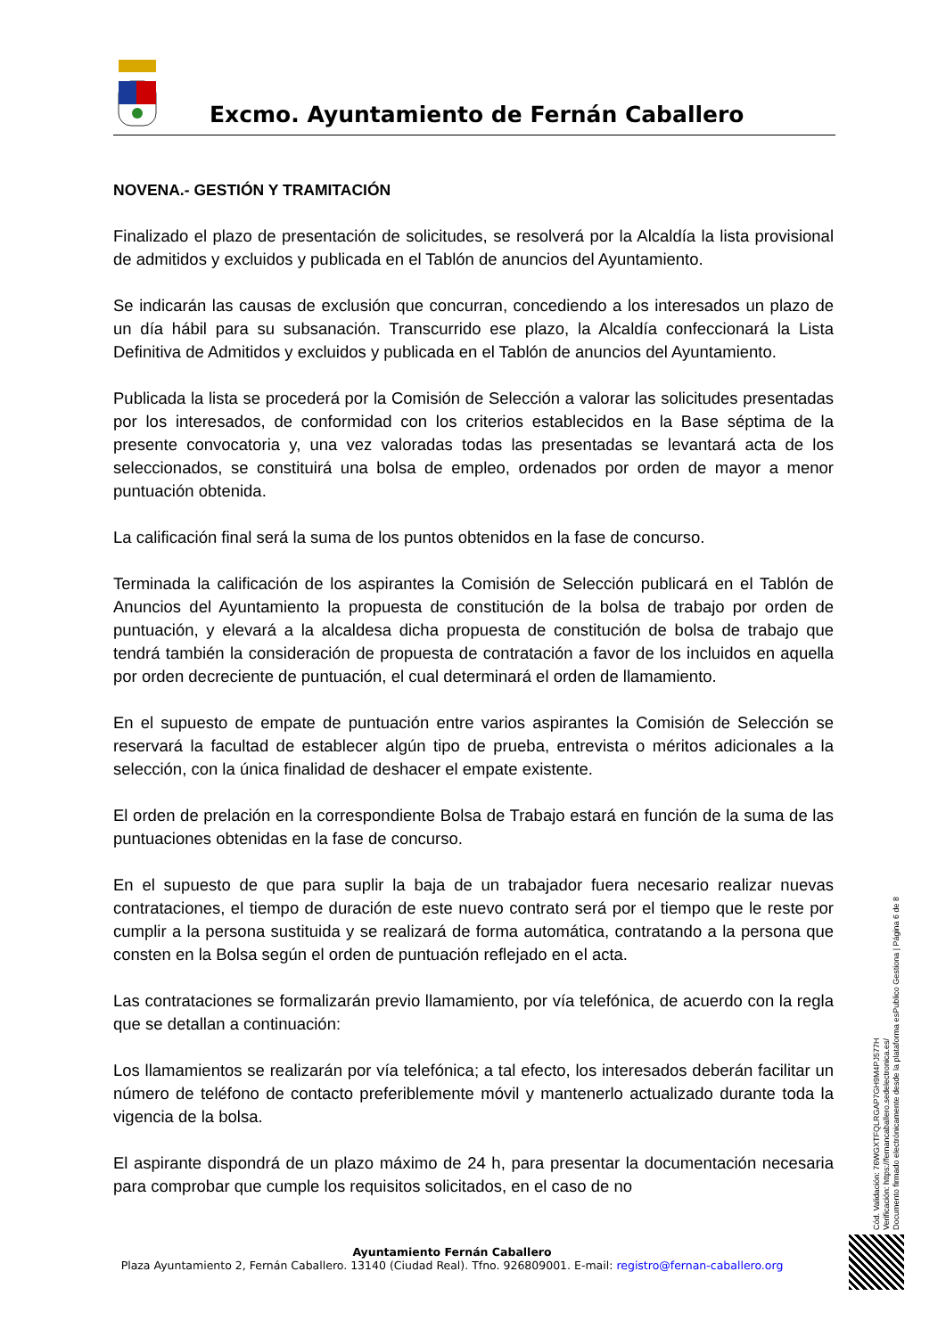Excmo. Ayuntamiento de Fernán Caballero
NOVENA.- GESTIÓN Y TRAMITACIÓN
Finalizado el plazo de presentación de solicitudes, se resolverá por la Alcaldía la lista provisional de admitidos y excluidos y publicada en el Tablón de anuncios del Ayuntamiento.
Se indicarán las causas de exclusión que concurran, concediendo a los interesados un plazo de un día hábil para su subsanación. Transcurrido ese plazo, la Alcaldía confeccionará la Lista Definitiva de Admitidos y excluidos y publicada en el Tablón de anuncios del Ayuntamiento.
Publicada la lista se procederá por la Comisión de Selección a valorar las solicitudes presentadas por los interesados, de conformidad con los criterios establecidos en la Base séptima de la presente convocatoria y, una vez valoradas todas las presentadas se levantará acta de los seleccionados, se constituirá una bolsa de empleo, ordenados por orden de mayor a menor puntuación obtenida.
La calificación final será la suma de los puntos obtenidos en la fase de concurso.
Terminada la calificación de los aspirantes la Comisión de Selección publicará en el Tablón de Anuncios del Ayuntamiento la propuesta de constitución de la bolsa de trabajo por orden de puntuación, y elevará a la alcaldesa dicha propuesta de constitución de bolsa de trabajo que tendrá también la consideración de propuesta de contratación a favor de los incluidos en aquella por orden decreciente de puntuación, el cual determinará el orden de llamamiento.
En el supuesto de empate de puntuación entre varios aspirantes la Comisión de Selección se reservará la facultad de establecer algún tipo de prueba, entrevista o méritos adicionales a la selección, con la única finalidad de deshacer el empate existente.
El orden de prelación en la correspondiente Bolsa de Trabajo estará en función de la suma de las puntuaciones obtenidas en la fase de concurso.
En el supuesto de que para suplir la baja de un trabajador fuera necesario realizar nuevas contrataciones, el tiempo de duración de este nuevo contrato será por el tiempo que le reste por cumplir a la persona sustituida y se realizará de forma automática, contratando a la persona que consten en la Bolsa según el orden de puntuación reflejado en el acta.
Las contrataciones se formalizarán previo llamamiento, por vía telefónica, de acuerdo con la regla que se detallan a continuación:
Los llamamientos se realizarán por vía telefónica; a tal efecto, los interesados deberán facilitar un número de teléfono de contacto preferiblemente móvil y mantenerlo actualizado durante toda la vigencia de la bolsa.
El aspirante dispondrá de un plazo máximo de 24 h, para presentar la documentación necesaria para comprobar que cumple los requisitos solicitados, en el caso de no
Ayuntamiento Fernán Caballero
Plaza Ayuntamiento 2, Fernán Caballero. 13140 (Ciudad Real). Tfno. 926809001. E-mail: registro@fernan-caballero.org
Cód. Validación: 76WGXTFQLRGAP7GH9M4PJ577H
Verificación: https://fernancaballero.sedelectronica.es/
Documento firmado electrónicamente desde la plataforma esPublico Gestiona | Página 6 de 8